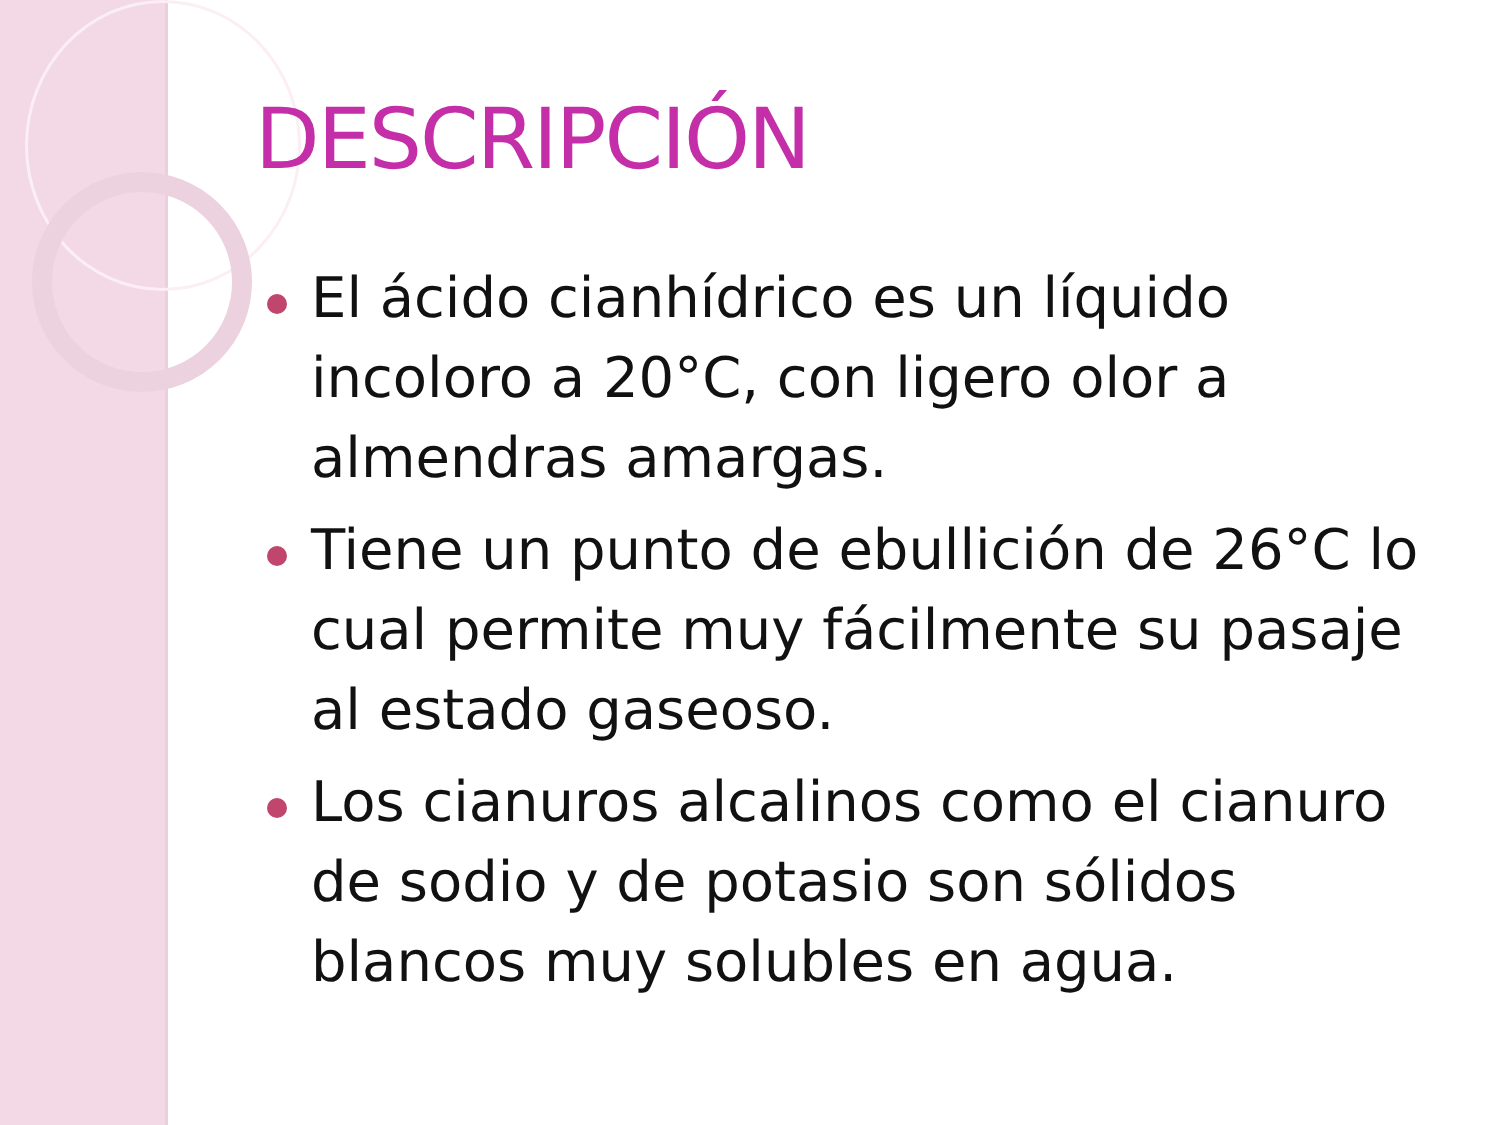DESCRIPCIÓN
El ácido cianhídrico es un líquido incoloro a 20°C, con ligero olor a almendras amargas.
Tiene un punto de ebullición de 26°C lo cual permite muy fácilmente su pasaje al estado gaseoso.
Los cianuros alcalinos como el cianuro de sodio y de potasio son sólidos blancos muy solubles en agua.